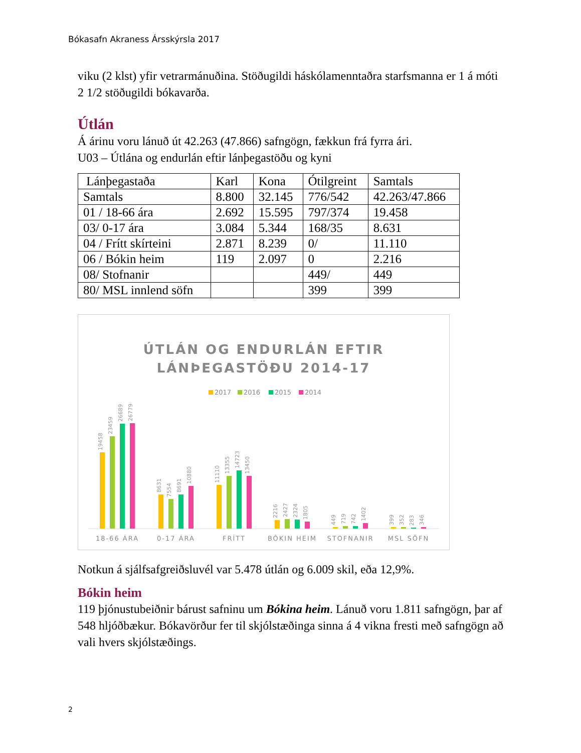Bókasafn Akraness Ársskýrsla 2017
viku (2 klst) yfir vetrarmánuðina. Stöðugildi háskólamenntaðra starfsmanna er 1 á móti 2 1/2 stöðugildi bókavarða.
Útlán
Á árinu voru lánuð út 42.263 (47.866) safngögn, fækkun frá fyrra ári.
U03 – Útlána og endurlán eftir lánþegastöðu og kyni
| Lánþegastaða | Karl | Kona | Ótilgreint | Samtals |
| Samtals | 8.800 | 32.145 | 776/542 | 42.263/47.866 |
| 01 / 18-66 ára | 2.692 | 15.595 | 797/374 | 19.458 |
| 03/ 0-17 ára | 3.084 | 5.344 | 168/35 | 8.631 |
| 04 / Frítt skírteini | 2.871 | 8.239 | 0/ | 11.110 |
| 06 / Bókin heim | 119 | 2.097 | 0 | 2.216 |
| 08/ Stofnanir | | | 449/ | 449 |
| 80/ MSL innlend söfn | | | 399 | 399 |
ÚTLÁN OG ENDURLÁN EFTIR
LÁNÞEGASTÖÐU 2014-17
2017
2016
2015
2014
19458
23459
26689
26779
8631
7554
8691
10880
11110
13355
14723
13450
2216
2427
2324
1805
449
719
742
1402
399
352
283
346
18-66 ÁRA
0-17 ÁRA
FRÍTT
BÓKIN HEIM
STOFNANIR
MSL SÖFN
Notkun á sjálfsafgreiðsluvél var 5.478 útlán og 6.009 skil, eða 12,9%.
Bókin heim
119 þjónustubeiðnir bárust safninu um Bókina heim. Lánuð voru 1.811 safngögn, þar af 548 hljóðbækur. Bókavörður fer til skjólstæðinga sinna á 4 vikna fresti með safngögn að vali hvers skjólstæðings.
2